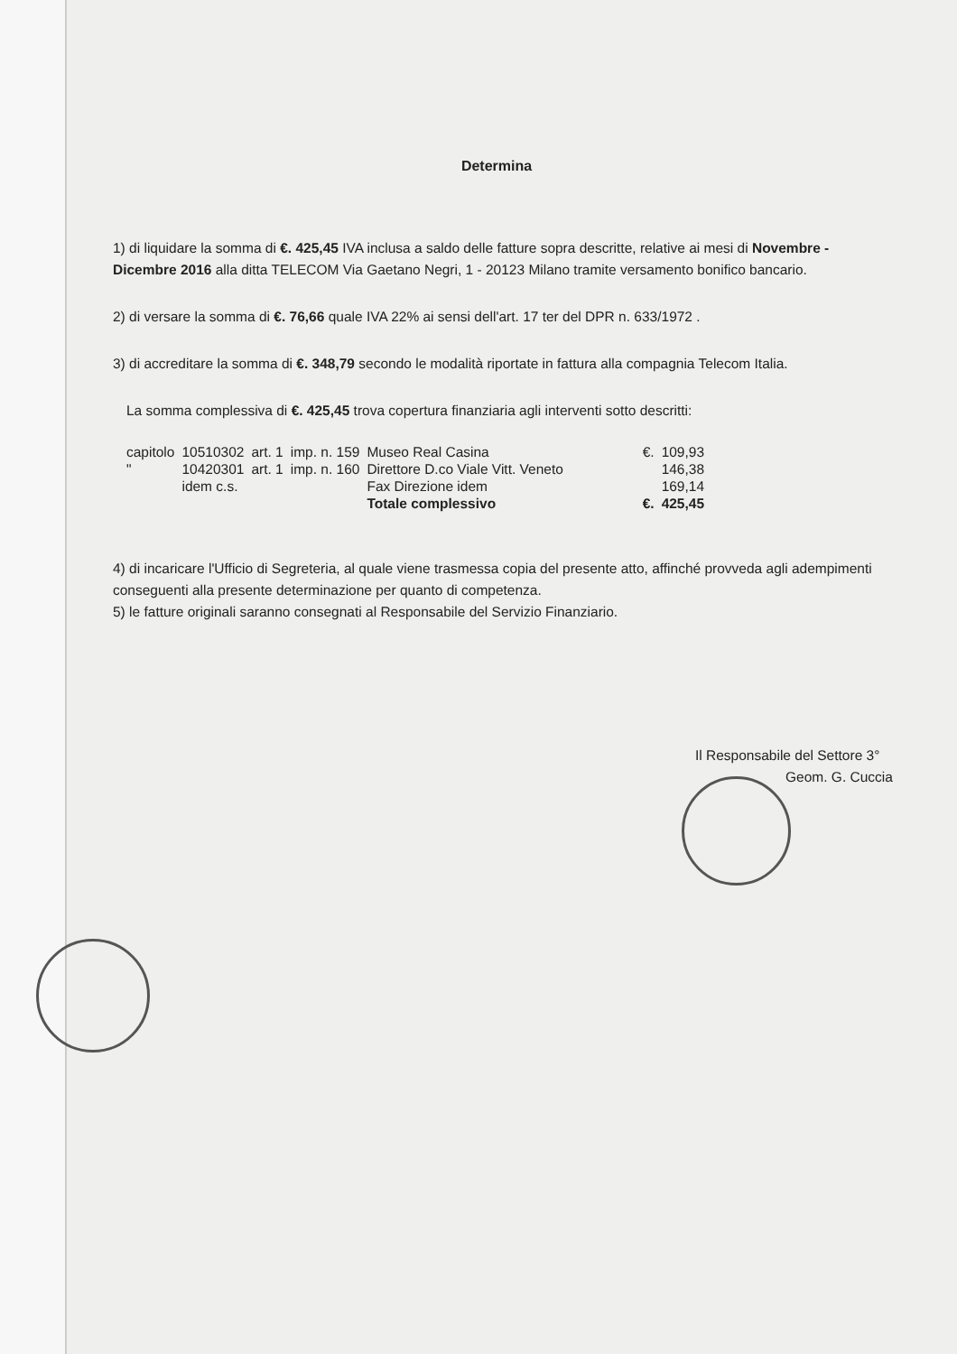Determina
1) di liquidare la somma di €. 425,45 IVA inclusa a saldo delle fatture sopra descritte, relative ai mesi di Novembre - Dicembre 2016 alla ditta TELECOM Via Gaetano Negri, 1 - 20123 Milano tramite versamento bonifico bancario.
2) di versare la somma di €. 76,66 quale IVA 22% ai sensi dell'art. 17 ter del DPR n. 633/1972 .
3) di accreditare la somma di €. 348,79 secondo le modalità riportate in fattura alla compagnia Telecom Italia.
La somma complessiva di €. 425,45 trova copertura finanziaria agli interventi sotto descritti:
| capitolo | 10510302 | art. 1 | imp. n. 159 | Museo Real Casina | €. | 109,93 |
| " | 10420301 | art. 1 | imp. n. 160 | Direttore D.co Viale Vitt. Veneto | | 146,38 |
| | idem c.s. | | | Fax Direzione idem | | 169,14 |
| | | | | Totale complessivo | €. | 425,45 |
4) di incaricare l'Ufficio di Segreteria, al quale viene trasmessa copia del presente atto, affinché provveda agli adempimenti conseguenti alla presente determinazione per quanto di competenza.
5) le fatture originali saranno consegnati al Responsabile del Servizio Finanziario.
Il Responsabile del Settore 3°
Geom. G. Cuccia